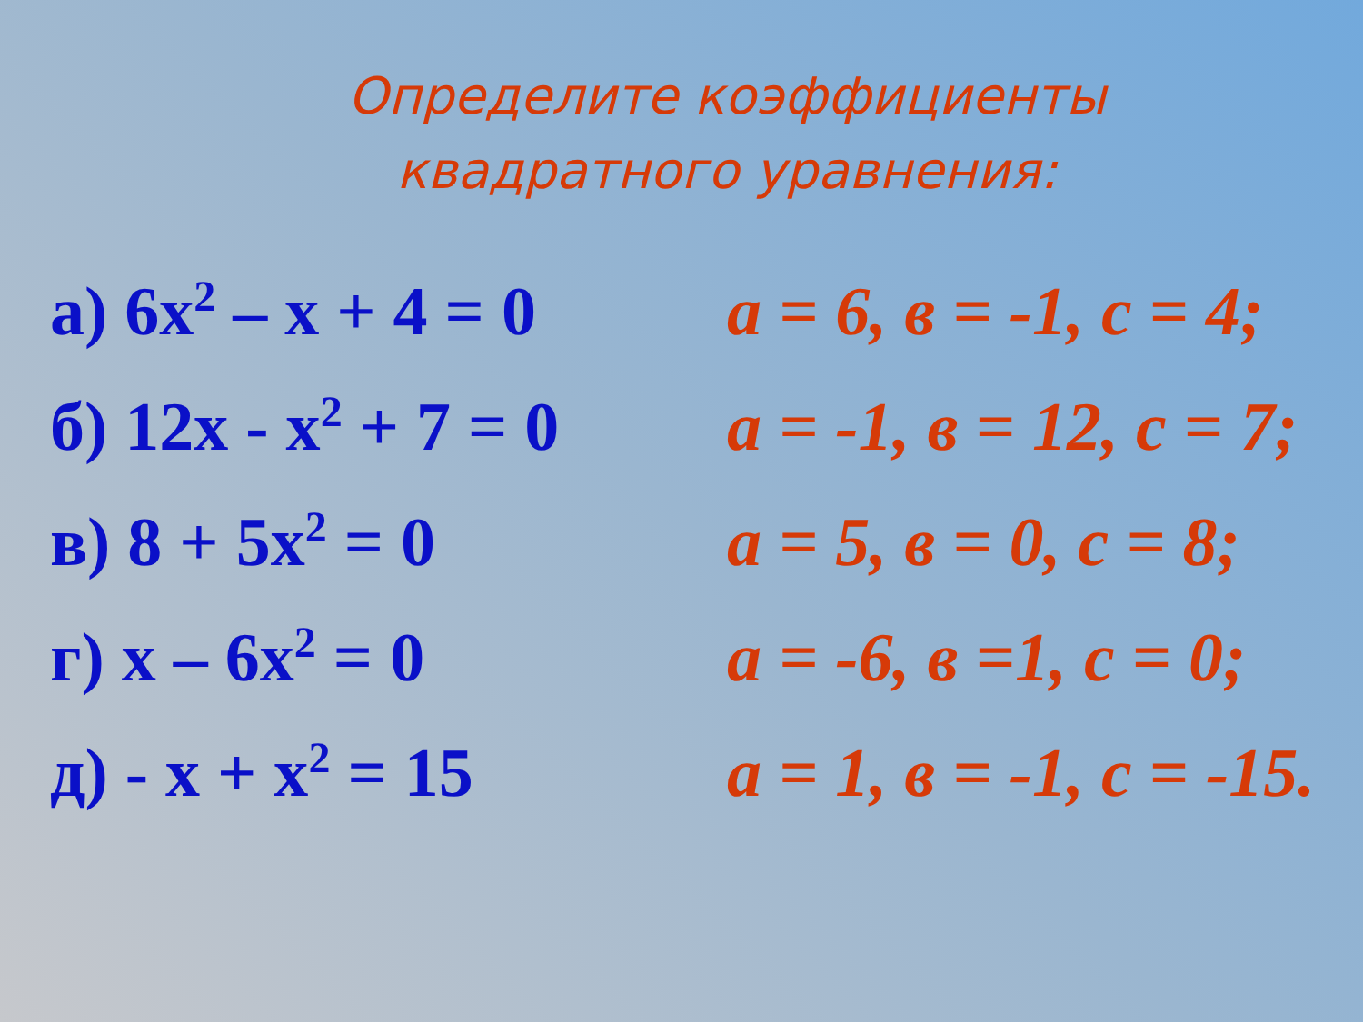Определите коэффициенты
квадратного уравнения:
а) 6x<sup>2</sup> – x + 4 = 0
а = 6, в = -1, с = 4;
б) 12x - x<sup>2</sup> + 7 = 0
а = -1, в = 12, с = 7;
в) 8 + 5x<sup>2</sup> = 0 а = 5, в = 0, с = 8;
г) x – 6x<sup>2</sup> = 0 а = -6, в =1, с = 0;
д) - x + x<sup>2</sup> = 15 а = 1, в = -1, с = -15.